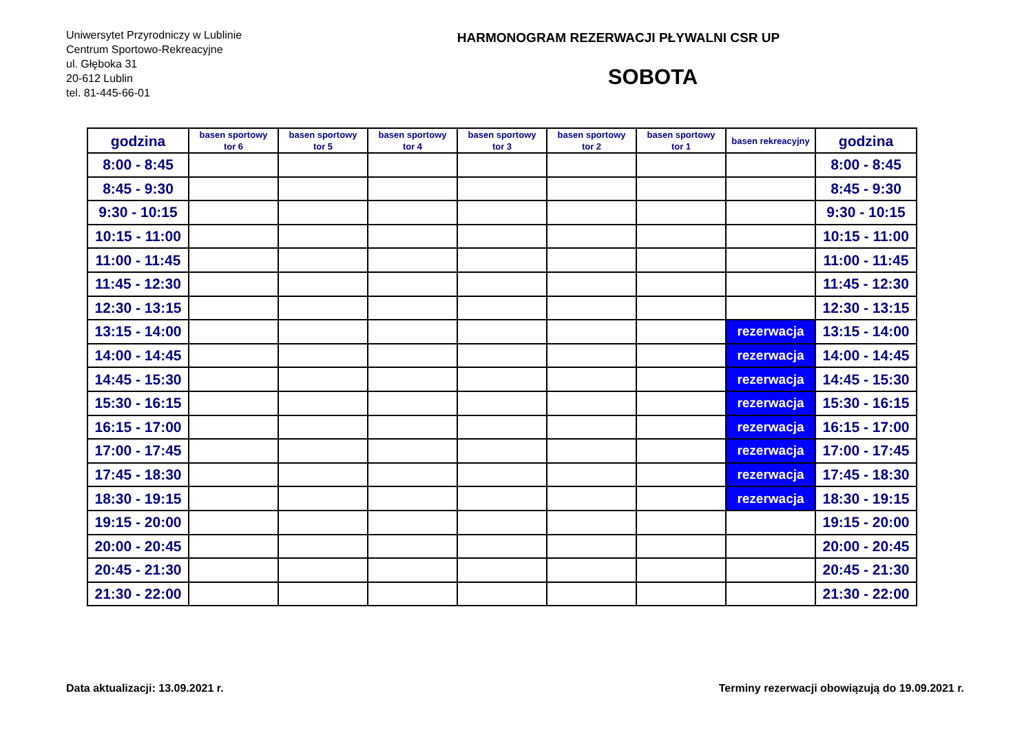Uniwersytet Przyrodniczy w Lublinie
Centrum Sportowo-Rekreacyjne
ul. Głęboka 31
20-612 Lublin
tel. 81-445-66-01
HARMONOGRAM REZERWACJI PŁYWALNI CSR UP
SOBOTA
| godzina | basen sportowy tor 6 | basen sportowy tor 5 | basen sportowy tor 4 | basen sportowy tor 3 | basen sportowy tor 2 | basen sportowy tor 1 | basen rekreacyjny | godzina |
| --- | --- | --- | --- | --- | --- | --- | --- | --- |
| 8:00 - 8:45 | | | | | | | | 8:00 - 8:45 |
| 8:45 - 9:30 | | | | | | | | 8:45 - 9:30 |
| 9:30 - 10:15 | | | | | | | | 9:30 - 10:15 |
| 10:15 - 11:00 | | | | | | | | 10:15 - 11:00 |
| 11:00 - 11:45 | | | | | | | | 11:00 - 11:45 |
| 11:45 - 12:30 | | | | | | | | 11:45 - 12:30 |
| 12:30 - 13:15 | | | | | | | | 12:30 - 13:15 |
| 13:15 - 14:00 | | | | | | | rezerwacja | 13:15 - 14:00 |
| 14:00 - 14:45 | | | | | | | rezerwacja | 14:00 - 14:45 |
| 14:45 - 15:30 | | | | | | | rezerwacja | 14:45 - 15:30 |
| 15:30 - 16:15 | | | | | | | rezerwacja | 15:30 - 16:15 |
| 16:15 - 17:00 | | | | | | | rezerwacja | 16:15 - 17:00 |
| 17:00 - 17:45 | | | | | | | rezerwacja | 17:00 - 17:45 |
| 17:45 - 18:30 | | | | | | | rezerwacja | 17:45 - 18:30 |
| 18:30 - 19:15 | | | | | | | rezerwacja | 18:30 - 19:15 |
| 19:15 - 20:00 | | | | | | | | 19:15 - 20:00 |
| 20:00 - 20:45 | | | | | | | | 20:00 - 20:45 |
| 20:45 - 21:30 | | | | | | | | 20:45 - 21:30 |
| 21:30 - 22:00 | | | | | | | | 21:30 - 22:00 |
Data aktualizacji: 13.09.2021 r. Terminy rezerwacji obowiązują do 19.09.2021 r.